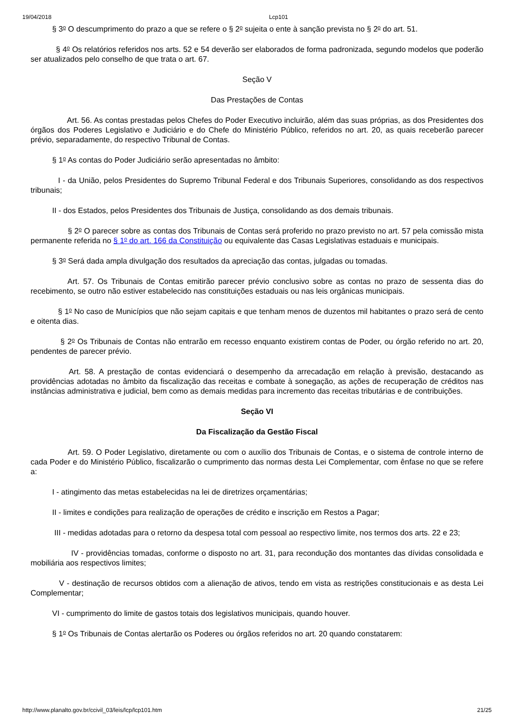19/04/2018 Lcp101
§ 3<sup>o</sup> O descumprimento do prazo a que se refere o § 2<sup>o</sup> sujeita o ente à sanção prevista no § 2<sup>o</sup> do art. 51.
§ 4<sup>o</sup> Os relatórios referidos nos arts. 52 e 54 deverão ser elaborados de forma padronizada, segundo modelos que poderão ser atualizados pelo conselho de que trata o art. 67.
Seção V
Das Prestações de Contas
Art. 56. As contas prestadas pelos Chefes do Poder Executivo incluirão, além das suas próprias, as dos Presidentes dos órgãos dos Poderes Legislativo e Judiciário e do Chefe do Ministério Público, referidos no art. 20, as quais receberão parecer prévio, separadamente, do respectivo Tribunal de Contas.
§ 1<sup>o</sup> As contas do Poder Judiciário serão apresentadas no âmbito:
I - da União, pelos Presidentes do Supremo Tribunal Federal e dos Tribunais Superiores, consolidando as dos respectivos tribunais;
II - dos Estados, pelos Presidentes dos Tribunais de Justiça, consolidando as dos demais tribunais.
§ 2<sup>o</sup> O parecer sobre as contas dos Tribunais de Contas será proferido no prazo previsto no art. 57 pela comissão mista permanente referida no § 1<sup>o</sup> do art. 166 da Constituição ou equivalente das Casas Legislativas estaduais e municipais.
§ 3<sup>o</sup> Será dada ampla divulgação dos resultados da apreciação das contas, julgadas ou tomadas.
Art. 57. Os Tribunais de Contas emitirão parecer prévio conclusivo sobre as contas no prazo de sessenta dias do recebimento, se outro não estiver estabelecido nas constituições estaduais ou nas leis orgânicas municipais.
§ 1<sup>o</sup> No caso de Municípios que não sejam capitais e que tenham menos de duzentos mil habitantes o prazo será de cento e oitenta dias.
§ 2<sup>o</sup> Os Tribunais de Contas não entrarão em recesso enquanto existirem contas de Poder, ou órgão referido no art. 20, pendentes de parecer prévio.
Art. 58. A prestação de contas evidenciará o desempenho da arrecadação em relação à previsão, destacando as providências adotadas no âmbito da fiscalização das receitas e combate à sonegação, as ações de recuperação de créditos nas instâncias administrativa e judicial, bem como as demais medidas para incremento das receitas tributárias e de contribuições.
Seção VI
Da Fiscalização da Gestão Fiscal
Art. 59. O Poder Legislativo, diretamente ou com o auxílio dos Tribunais de Contas, e o sistema de controle interno de cada Poder e do Ministério Público, fiscalizarão o cumprimento das normas desta Lei Complementar, com ênfase no que se refere a:
I - atingimento das metas estabelecidas na lei de diretrizes orçamentárias;
II - limites e condições para realização de operações de crédito e inscrição em Restos a Pagar;
III - medidas adotadas para o retorno da despesa total com pessoal ao respectivo limite, nos termos dos arts. 22 e 23;
IV - providências tomadas, conforme o disposto no art. 31, para recondução dos montantes das dívidas consolidada e mobiliária aos respectivos limites;
V - destinação de recursos obtidos com a alienação de ativos, tendo em vista as restrições constitucionais e as desta Lei Complementar;
VI - cumprimento do limite de gastos totais dos legislativos municipais, quando houver.
§ 1<sup>o</sup> Os Tribunais de Contas alertarão os Poderes ou órgãos referidos no art. 20 quando constatarem:
http://www.planalto.gov.br/ccivil_03/leis/lcp/lcp101.htm 21/25